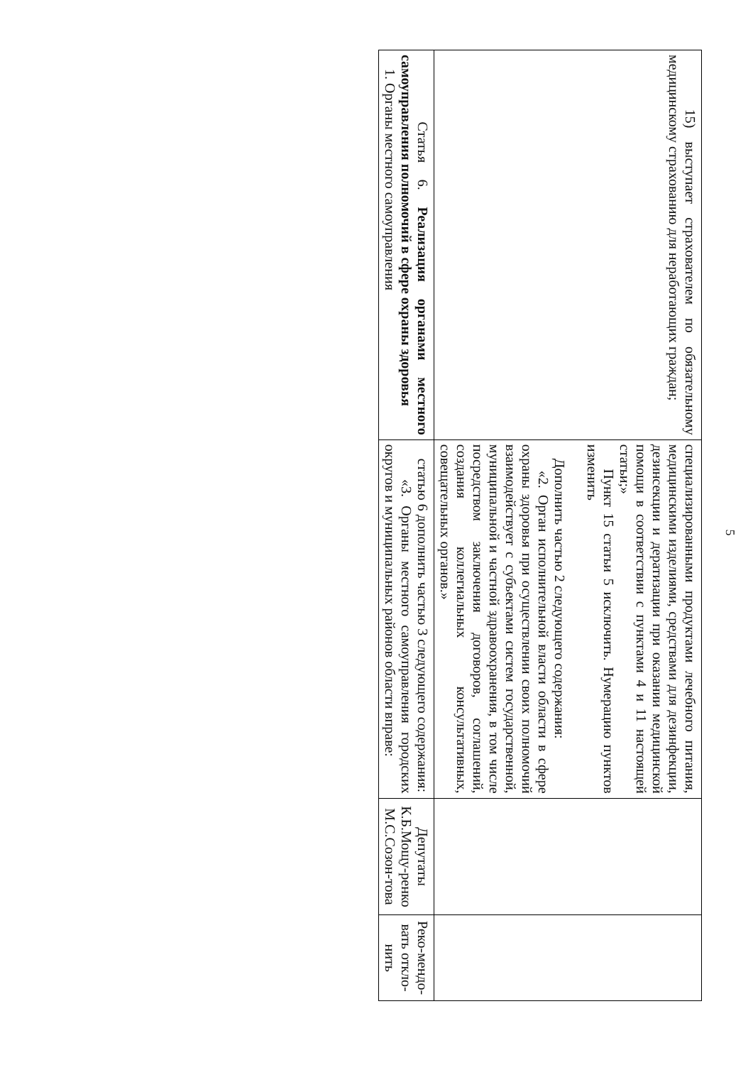5
| 15) выступает страхователем по обязательному медицинскому страхованию для неработающих граждан; | специализированными продуктами лечебного питания, медицинскими изделиями, средствами для дезинфекции, дезинсекции и дератизации при оказании медицинской помощи в соответствии с пунктами 4 и 11 настоящей статьи;» Пункт 15 статьи 5 исключить. Нумерацию пунктов изменить Дополнить частью 2 следующего содержания: «2. Орган исполнительной власти области в сфере охраны здоровья при осуществлении своих полномочий взаимодействует с субъектами систем государственной, муниципальной и частной здравоохранения, в том числе посредством заключения договоров, соглашений, создания коллегиальных консультативных, совещательных органов.» | | |
| Статья 6. Реализация органами местного самоуправления полномочий в сфере охраны здоровья 1. Органы местного самоуправления | статью 6 дополнить частью 3 следующего содержания: «3. Органы местного самоуправления городских округов и муниципальных районов области вправе: | Депутаты К.Б.Мощу-ренко М.С.Созон-това | Реко-мендо-вать откло-нить |